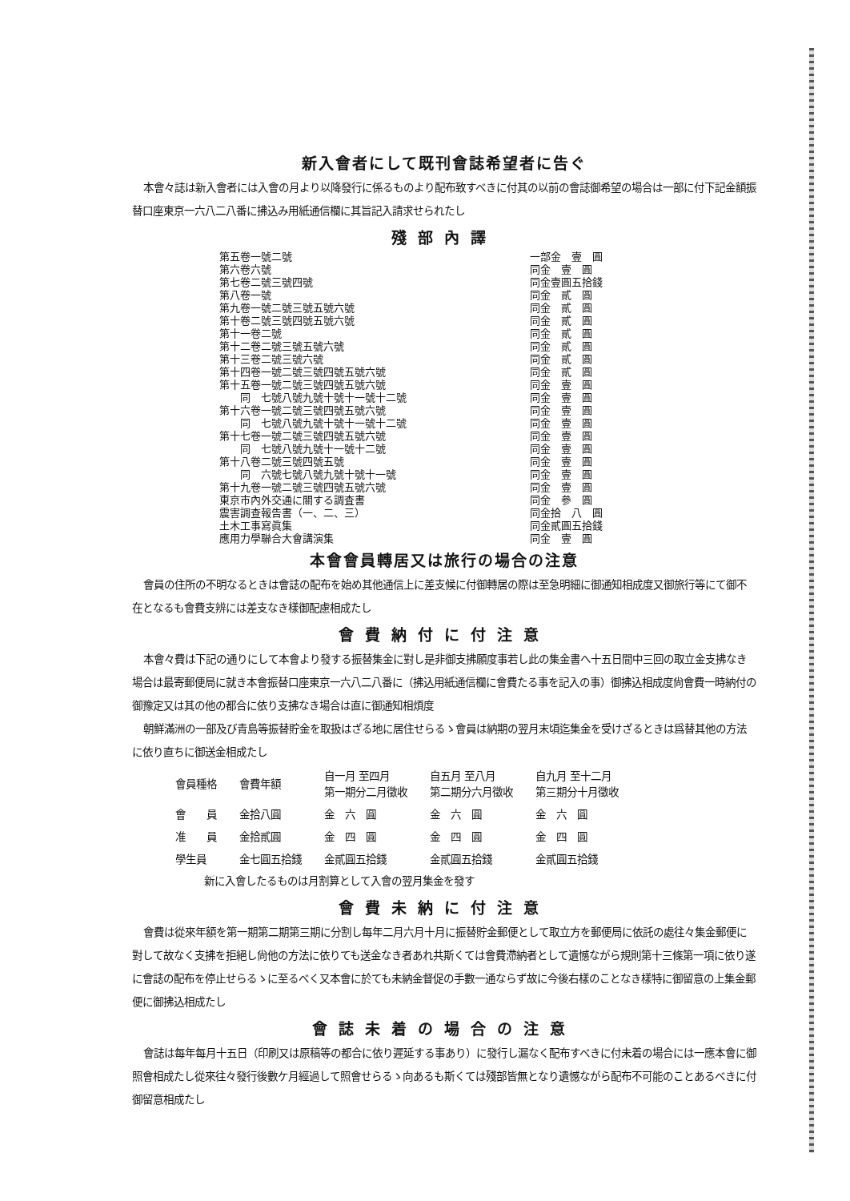新入會者にして既刊會誌希望者に告ぐ
本會々誌は新入會者には入會の月より以降發行に係るものより配布致すべきに付其の以前の會誌御希望の場合は一部に付下記金額振替口座東京一六八二八番に拂込み用紙通信欄に其旨記入請求せられたし
殘部內譯
| 第五卷一號二號 | 一部金 壹 圓 |
| 第六卷六號 | 同金 壹 圓 |
| 第七卷二號三號四號 | 同金壹圓五拾錢 |
| 第八卷一號 | 同金 貳 圓 |
| 第九卷一號二號三號五號六號 | 同金 貳 圓 |
| 第十卷二號三號四號五號六號 | 同金 貳 圓 |
| 第十一卷二號 | 同金 貳 圓 |
| 第十二卷二號三號五號六號 | 同金 貳 圓 |
| 第十三卷二號三號六號 | 同金 貳 圓 |
| 第十四卷一號二號三號四號五號六號 | 同金 貳 圓 |
| 第十五卷一號二號三號四號五號六號 | 同金 壹 圓 |
| 同 七號八號九號十號十一號十二號 | 同金 壹 圓 |
| 第十六卷一號二號三號四號五號六號 | 同金 壹 圓 |
| 同 七號八號九號十號十一號十二號 | 同金 壹 圓 |
| 第十七卷一號二號三號四號五號六號 | 同金 壹 圓 |
| 同 七號八號九號十一號十二號 | 同金 壹 圓 |
| 第十八卷二號三號四號五號 | 同金 壹 圓 |
| 同 六號七號八號九號十號十一號 | 同金 壹 圓 |
| 第十九卷一號二號三號四號五號六號 | 同金 壹 圓 |
| 東京市內外交通に關する調査書 | 同金 參 圓 |
| 震害調查報告書（一、二、三） | 同金拾 八 圓 |
| 土木工事寫眞集 | 同金貳圓五拾錢 |
| 應用力學聯合大會講演集 | 同金 壹 圓 |
本會會員轉居又は旅行の場合の注意
會員の住所の不明なるときは會誌の配布を始め其他通信上に差支候に付御轉居の際は至急明細に御通知相成度又御旅行等にて御不在となるも會費支辨には差支なき樣御配慮相成たし
會費納付に付注意
本會々費は下記の通りにして本會より發する振替集金に對し是非御支拂願度事若し此の集金書へ十五日間中三回の取立金支拂なき場合は最寄郵便局に就き本會振替口座東京一六八二八番に（拂込用紙通信欄に會費たる事を記入の事）御拂込相成度尙會費一時納付の御豫定又は其の他の都合に依り支拂なき場合は直に御通知相煩度
朝鮮滿洲の一部及び青島等振替貯金を取扱はざる地に居住せらるゝ會員は納期の翌月末頃迄集金を受けざるときは爲替其他の方法に依り直ちに御送金相成たし
| 會員種格 | 會費年額 | 自一月 至四月 第一期分二月徵收 | 自五月 至八月 第二期分六月徵收 | 自九月 至十二月 第三期分十月徵收 |
| --- | --- | --- | --- | --- |
| 會 員 | 金拾八圓 | 金 六 圓 | 金 六 圓 | 金 六 圓 |
| 准 員 | 金拾貳圓 | 金 四 圓 | 金 四 圓 | 金 四 圓 |
| 學生員 | 金七圓五拾錢 | 金貳圓五拾錢 | 金貳圓五拾錢 | 金貳圓五拾錢 |
新に入會したるものは月割算として入會の翌月集金を發す
會費未納に付注意
會費は從來年額を第一期第二期第三期に分割し每年二月六月十月に振替貯金郵便として取立方を郵便局に依託の處往々集金郵便に對して故なく支拂を拒絕し尙他の方法に依りても送金なき者あれ共斯くては會費滯納者として遺憾ながら規則第十三條第一項に依り遂に會誌の配布を停止せらるゝに至るべく又本會に於ても未納金督促の手數一通ならず故に今後右樣のことなき樣特に御留意の上集金郵便に御拂込相成たし
會誌未着の場合の注意
會誌は每年每月十五日（印刷又は原稿等の都合に依り遲延する事あり）に發行し漏なく配布すべきに付未着の場合には一應本會に御照會相成たし從來往々發行後數ケ月經過して照會せらるゝ向あるも斯くては殘部皆無となり遺憾ながら配布不可能のことあるべきに付御留意相成たし